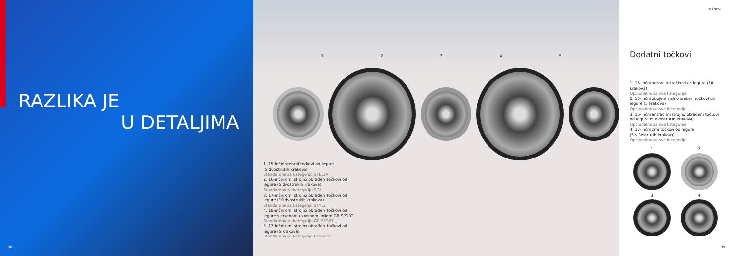RAZLIKA JE
U DETALJIMA
38
1 2 3 4 5
1. 15-inčni srebrni točkovi od legure
(5 dvostrukih krakova)
Standardno za kategoriju STELLA
2. 16-inčni crni strojno obrađeni točkovi od
legure (5 dvostrukih krakova)
Standardno za kategoriju SOL
3. 17-inčni crni strojno obrađeni točkovi od
legure (10 dvostrukih krakova)
Standardno za kategoriju STYLE
4. 18-inčni crni strojno obrađeni točkovi od
legure s crvenom ukrasnom linijom GR SPORT
Standardno za kategoriju GR SPORT
5. 17-inčni crni strojno obrađeni točkovi od
legure (5 krakova)
Standardno za kategoriju Premiere
TOČKOVI
Dodatni točkovi
1. 15-inčni antracitni točkovi od legure (10 krakova)
Opcionalno za sve kategorije
2. 15-inčni obojeni sjajno srebrni točkovi od legure (5 krakova)
Opcionalno za sve kategorije
3. 16-inčni antracitni strojno obrađeni točkovi od legure (5 dvostrukih krakova)
Opcionalno za sve kategorije
4. 17-inčni crni točkovi od legure
(5 višestrukih krakova)
Opcionalno za sve kategorije
1
2
3
4
39